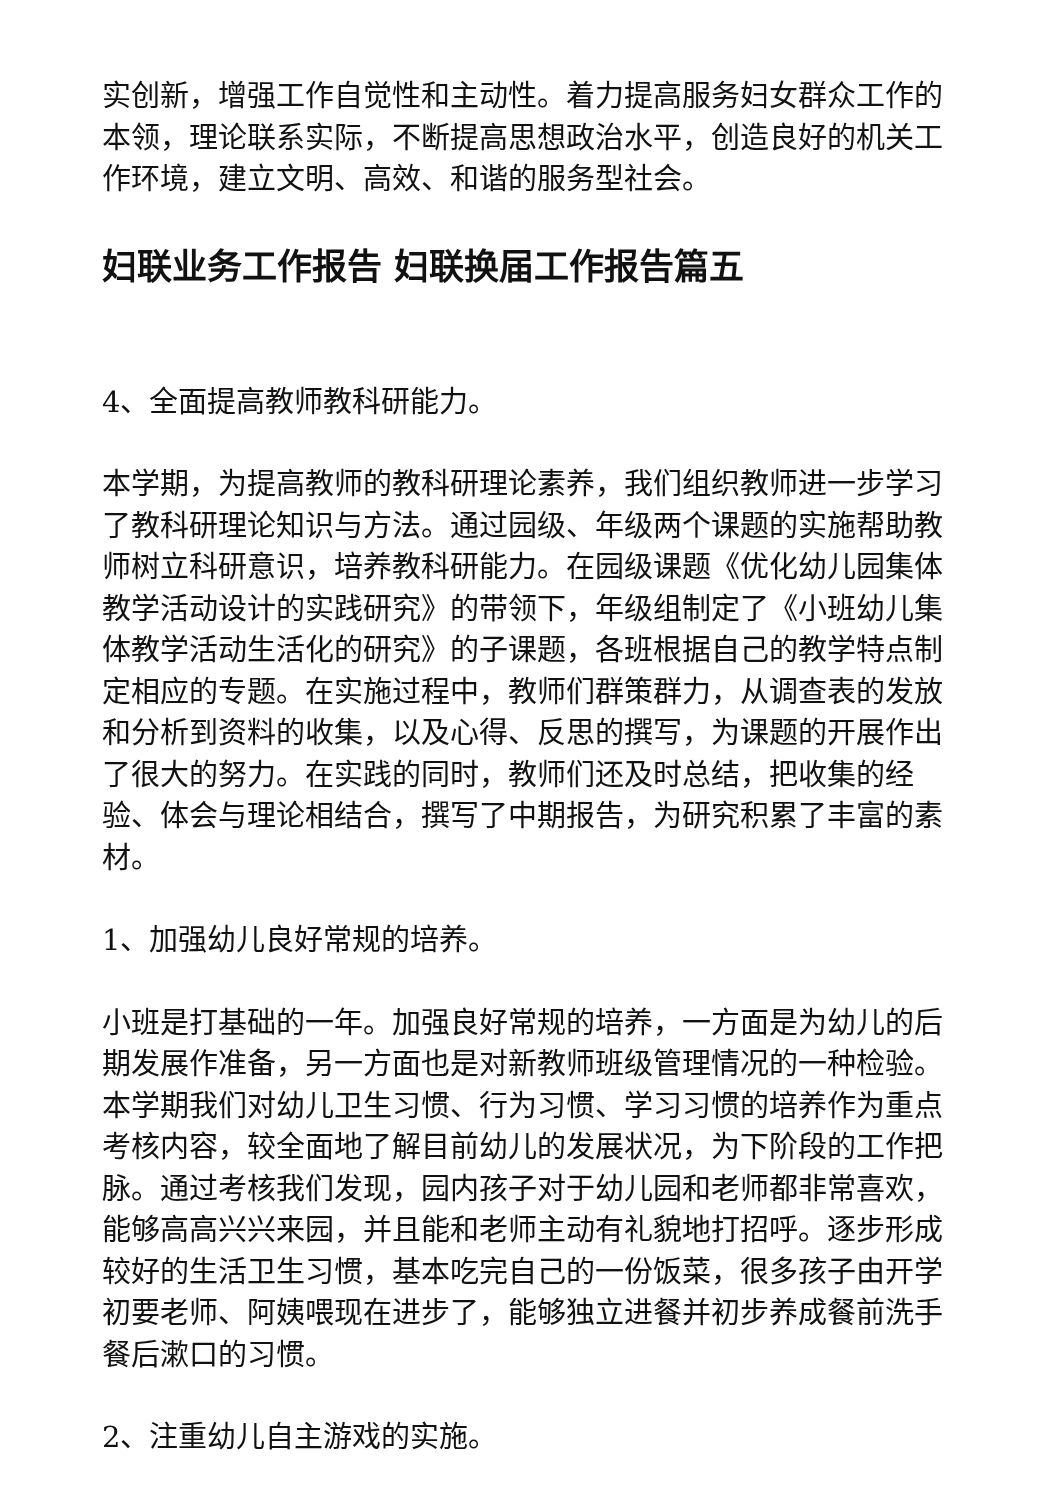实创新，增强工作自觉性和主动性。着力提高服务妇女群众工作的本领，理论联系实际，不断提高思想政治水平，创造良好的机关工作环境，建立文明、高效、和谐的服务型社会。
妇联业务工作报告 妇联换届工作报告篇五
4、全面提高教师教科研能力。
本学期，为提高教师的教科研理论素养，我们组织教师进一步学习了教科研理论知识与方法。通过园级、年级两个课题的实施帮助教师树立科研意识，培养教科研能力。在园级课题《优化幼儿园集体教学活动设计的实践研究》的带领下，年级组制定了《小班幼儿集体教学活动生活化的研究》的子课题，各班根据自己的教学特点制定相应的专题。在实施过程中，教师们群策群力，从调查表的发放和分析到资料的收集，以及心得、反思的撰写，为课题的开展作出了很大的努力。在实践的同时，教师们还及时总结，把收集的经验、体会与理论相结合，撰写了中期报告，为研究积累了丰富的素材。
1、加强幼儿良好常规的培养。
小班是打基础的一年。加强良好常规的培养，一方面是为幼儿的后期发展作准备，另一方面也是对新教师班级管理情况的一种检验。本学期我们对幼儿卫生习惯、行为习惯、学习习惯的培养作为重点考核内容，较全面地了解目前幼儿的发展状况，为下阶段的工作把脉。通过考核我们发现，园内孩子对于幼儿园和老师都非常喜欢，能够高高兴兴来园，并且能和老师主动有礼貌地打招呼。逐步形成较好的生活卫生习惯，基本吃完自己的一份饭菜，很多孩子由开学初要老师、阿姨喂现在进步了，能够独立进餐并初步养成餐前洗手餐后漱口的习惯。
2、注重幼儿自主游戏的实施。